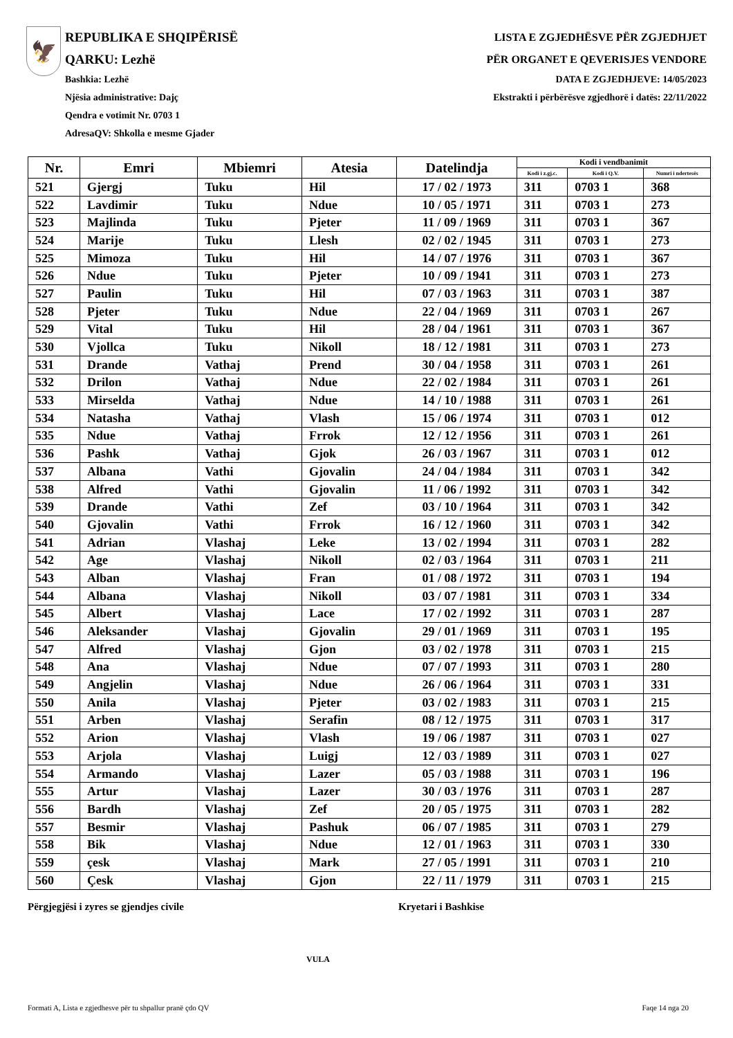🦅
REPUBLIKA E SHQIPËRISË
QARKU: Lezhë
Bashkia: Lezhë
Njësia administrative: Dajç
Qendra e votimit Nr. 0703 1
AdresaQV: Shkolla e mesme Gjader
LISTA E ZGJEDHËSVE PËR ZGJEDHJET
PËR ORGANET E QEVERISJES VENDORE
DATA E ZGJEDHJEVE: 14/05/2023
Ekstrakti i përbërësve zgjedhorë i datës: 22/11/2022
| Nr. | Emri | Mbiemri | Atesia | Datelindja | Kodi i vendbanimit | | |
| --- | --- | --- | --- | --- | --- | --- | --- |
| | | | | | Kodi i z.gj.c. | Kodi i Q.V. | Numri i ndertesës |
| 521 | Gjergj | Tuku | Hil | 17 / 02 / 1973 | 311 | 0703 1 | 368 |
| 522 | Lavdimir | Tuku | Ndue | 10 / 05 / 1971 | 311 | 0703 1 | 273 |
| 523 | Majlinda | Tuku | Pjeter | 11 / 09 / 1969 | 311 | 0703 1 | 367 |
| 524 | Marije | Tuku | Llesh | 02 / 02 / 1945 | 311 | 0703 1 | 273 |
| 525 | Mimoza | Tuku | Hil | 14 / 07 / 1976 | 311 | 0703 1 | 367 |
| 526 | Ndue | Tuku | Pjeter | 10 / 09 / 1941 | 311 | 0703 1 | 273 |
| 527 | Paulin | Tuku | Hil | 07 / 03 / 1963 | 311 | 0703 1 | 387 |
| 528 | Pjeter | Tuku | Ndue | 22 / 04 / 1969 | 311 | 0703 1 | 267 |
| 529 | Vital | Tuku | Hil | 28 / 04 / 1961 | 311 | 0703 1 | 367 |
| 530 | Vjollca | Tuku | Nikoll | 18 / 12 / 1981 | 311 | 0703 1 | 273 |
| 531 | Drande | Vathaj | Prend | 30 / 04 / 1958 | 311 | 0703 1 | 261 |
| 532 | Drilon | Vathaj | Ndue | 22 / 02 / 1984 | 311 | 0703 1 | 261 |
| 533 | Mirselda | Vathaj | Ndue | 14 / 10 / 1988 | 311 | 0703 1 | 261 |
| 534 | Natasha | Vathaj | Vlash | 15 / 06 / 1974 | 311 | 0703 1 | 012 |
| 535 | Ndue | Vathaj | Frrok | 12 / 12 / 1956 | 311 | 0703 1 | 261 |
| 536 | Pashk | Vathaj | Gjok | 26 / 03 / 1967 | 311 | 0703 1 | 012 |
| 537 | Albana | Vathi | Gjovalin | 24 / 04 / 1984 | 311 | 0703 1 | 342 |
| 538 | Alfred | Vathi | Gjovalin | 11 / 06 / 1992 | 311 | 0703 1 | 342 |
| 539 | Drande | Vathi | Zef | 03 / 10 / 1964 | 311 | 0703 1 | 342 |
| 540 | Gjovalin | Vathi | Frrok | 16 / 12 / 1960 | 311 | 0703 1 | 342 |
| 541 | Adrian | Vlashaj | Leke | 13 / 02 / 1994 | 311 | 0703 1 | 282 |
| 542 | Age | Vlashaj | Nikoll | 02 / 03 / 1964 | 311 | 0703 1 | 211 |
| 543 | Alban | Vlashaj | Fran | 01 / 08 / 1972 | 311 | 0703 1 | 194 |
| 544 | Albana | Vlashaj | Nikoll | 03 / 07 / 1981 | 311 | 0703 1 | 334 |
| 545 | Albert | Vlashaj | Lace | 17 / 02 / 1992 | 311 | 0703 1 | 287 |
| 546 | Aleksander | Vlashaj | Gjovalin | 29 / 01 / 1969 | 311 | 0703 1 | 195 |
| 547 | Alfred | Vlashaj | Gjon | 03 / 02 / 1978 | 311 | 0703 1 | 215 |
| 548 | Ana | Vlashaj | Ndue | 07 / 07 / 1993 | 311 | 0703 1 | 280 |
| 549 | Angjelin | Vlashaj | Ndue | 26 / 06 / 1964 | 311 | 0703 1 | 331 |
| 550 | Anila | Vlashaj | Pjeter | 03 / 02 / 1983 | 311 | 0703 1 | 215 |
| 551 | Arben | Vlashaj | Serafin | 08 / 12 / 1975 | 311 | 0703 1 | 317 |
| 552 | Arion | Vlashaj | Vlash | 19 / 06 / 1987 | 311 | 0703 1 | 027 |
| 553 | Arjola | Vlashaj | Luigj | 12 / 03 / 1989 | 311 | 0703 1 | 027 |
| 554 | Armando | Vlashaj | Lazer | 05 / 03 / 1988 | 311 | 0703 1 | 196 |
| 555 | Artur | Vlashaj | Lazer | 30 / 03 / 1976 | 311 | 0703 1 | 287 |
| 556 | Bardh | Vlashaj | Zef | 20 / 05 / 1975 | 311 | 0703 1 | 282 |
| 557 | Besmir | Vlashaj | Pashuk | 06 / 07 / 1985 | 311 | 0703 1 | 279 |
| 558 | Bik | Vlashaj | Ndue | 12 / 01 / 1963 | 311 | 0703 1 | 330 |
| 559 | çesk | Vlashaj | Mark | 27 / 05 / 1991 | 311 | 0703 1 | 210 |
| 560 | Çesk | Vlashaj | Gjon | 22 / 11 / 1979 | 311 | 0703 1 | 215 |
Përgjegjësi i zyres se gjendjes civile Kryetari i Bashkise
VULA
Formati A, Lista e zgjedhesve për tu shpallur pranë çdo QV
Faqe 14 nga 20